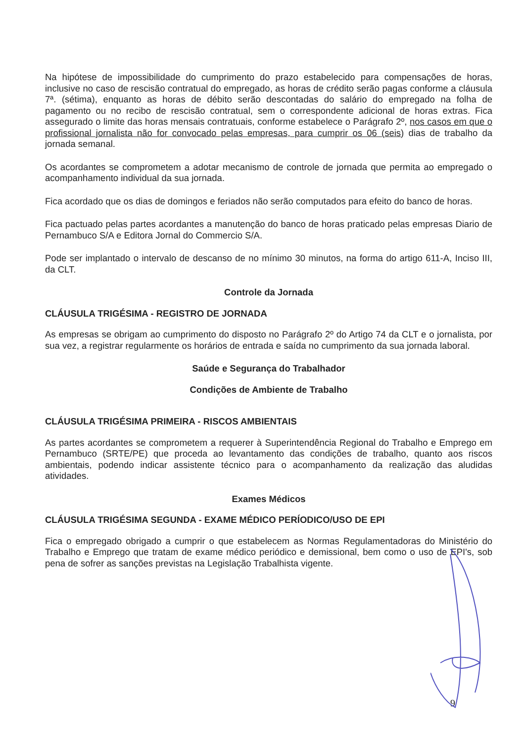Na hipótese de impossibilidade do cumprimento do prazo estabelecido para compensações de horas, inclusive no caso de rescisão contratual do empregado, as horas de crédito serão pagas conforme a cláusula 7ª. (sétima), enquanto as horas de débito serão descontadas do salário do empregado na folha de pagamento ou no recibo de rescisão contratual, sem o correspondente adicional de horas extras. Fica assegurado o limite das horas mensais contratuais, conforme estabelece o Parágrafo 2º, nos casos em que o profissional jornalista não for convocado pelas empresas, para cumprir os 06 (seis) dias de trabalho da jornada semanal.
Os acordantes se comprometem a adotar mecanismo de controle de jornada que permita ao empregado o acompanhamento individual da sua jornada.
Fica acordado que os dias de domingos e feriados não serão computados para efeito do banco de horas.
Fica pactuado pelas partes acordantes a manutenção do banco de horas praticado pelas empresas Diario de Pernambuco S/A e Editora Jornal do Commercio S/A.
Pode ser implantado o intervalo de descanso de no mínimo 30 minutos, na forma do artigo 611-A, Inciso III, da CLT.
Controle da Jornada
CLÁUSULA TRIGÉSIMA - REGISTRO DE JORNADA
As empresas se obrigam ao cumprimento do disposto no Parágrafo 2º do Artigo 74 da CLT e o jornalista, por sua vez, a registrar regularmente os horários de entrada e saída no cumprimento da sua jornada laboral.
Saúde e Segurança do Trabalhador
Condições de Ambiente de Trabalho
CLÁUSULA TRIGÉSIMA PRIMEIRA - RISCOS AMBIENTAIS
As partes acordantes se comprometem a requerer à Superintendência Regional do Trabalho e Emprego em Pernambuco (SRTE/PE) que proceda ao levantamento das condições de trabalho, quanto aos riscos ambientais, podendo indicar assistente técnico para o acompanhamento da realização das aludidas atividades.
Exames Médicos
CLÁUSULA TRIGÉSIMA SEGUNDA - EXAME MÉDICO PERÍODICO/USO DE EPI
Fica o empregado obrigado a cumprir o que estabelecem as Normas Regulamentadoras do Ministério do Trabalho e Emprego que tratam de exame médico periódico e demissional, bem como o uso de EPI's, sob pena de sofrer as sanções previstas na Legislação Trabalhista vigente.
9